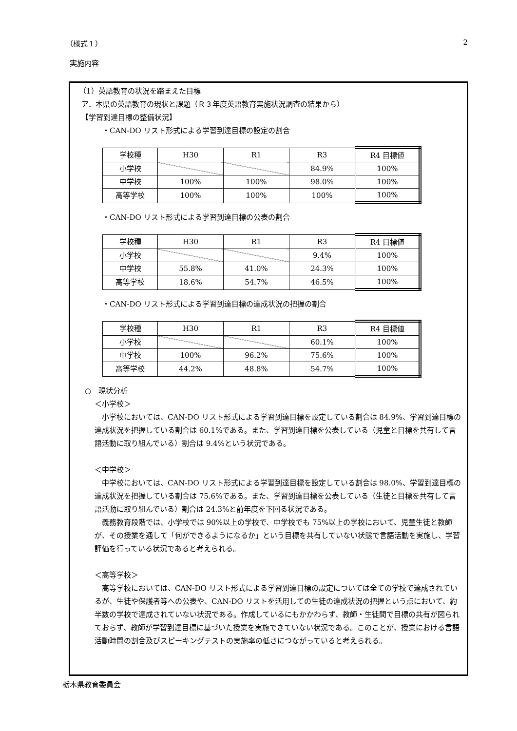（様式１） 2
実施内容
（1）英語教育の状況を踏まえた目標
ア．本県の英語教育の現状と課題（Ｒ３年度英語教育実施状況調査の結果から）
【学習到達目標の整備状況】
・CAN-DO リスト形式による学習到達目標の設定の割合
| 学校種 | H30 | R1 | R3 | R4 目標値 |
| 小学校 | | | 84.9% | 100% |
| 中学校 | 100% | 100% | 98.0% | 100% |
| 高等学校 | 100% | 100% | 100% | 100% |
・CAN-DO リスト形式による学習到達目標の公表の割合
| 学校種 | H30 | R1 | R3 | R4 目標値 |
| 小学校 | | | 9.4% | 100% |
| 中学校 | 55.8% | 41.0% | 24.3% | 100% |
| 高等学校 | 18.6% | 54.7% | 46.5% | 100% |
・CAN-DO リスト形式による学習到達目標の達成状況の把握の割合
| 学校種 | H30 | R1 | R3 | R4 目標値 |
| 小学校 | | | 60.1% | 100% |
| 中学校 | 100% | 96.2% | 75.6% | 100% |
| 高等学校 | 44.2% | 48.8% | 54.7% | 100% |
○　現状分析
＜小学校＞
　小学校においては、CAN-DO リスト形式による学習到達目標を設定している割合は 84.9%、学習到達目標の達成状況を把握している割合は 60.1%である。また、学習到達目標を公表している（児童と目標を共有して言語活動に取り組んでいる）割合は 9.4%という状況である。
＜中学校＞
　中学校においては、CAN-DO リスト形式による学習到達目標を設定している割合は 98.0%、学習到達目標の達成状況を把握している割合は 75.6%である。また、学習到達目標を公表している（生徒と目標を共有して言語活動に取り組んでいる）割合は 24.3%と前年度を下回る状況である。
　義務教育段階では、小学校では 90%以上の学校で、中学校でも 75%以上の学校において、児童生徒と教師が、その授業を通して「何ができるようになるか」という目標を共有していない状態で言語活動を実施し、学習評価を行っている状況であると考えられる。
＜高等学校＞
　高等学校においては、CAN-DO リスト形式による学習到達目標の設定については全ての学校で達成されているが、生徒や保護者等への公表や、CAN-DO リストを活用しての生徒の達成状況の把握という点において、約半数の学校で達成されていない状況である。作成しているにもかかわらず、教師・生徒間で目標の共有が図られておらず、教師が学習到達目標に基づいた授業を実施できていない状況である。このことが、授業における言語活動時間の割合及びスピーキングテストの実施率の低さにつながっていると考えられる。
栃木県教育委員会